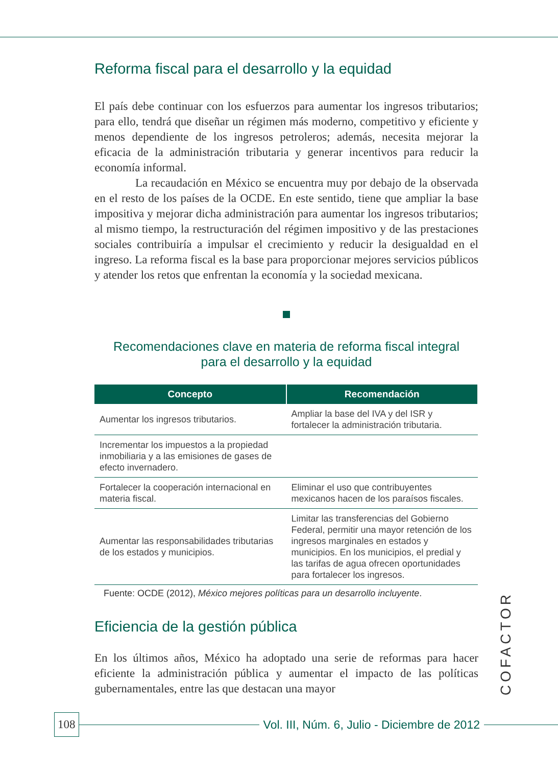Reforma fiscal para el desarrollo y la equidad
El país debe continuar con los esfuerzos para aumentar los ingresos tributarios; para ello, tendrá que diseñar un régimen más moderno, competitivo y eficiente y menos dependiente de los ingresos petroleros; además, necesita mejorar la eficacia de la administración tributaria y generar incentivos para reducir la economía informal.
La recaudación en México se encuentra muy por debajo de la observada en el resto de los países de la OCDE. En este sentido, tiene que ampliar la base impositiva y mejorar dicha administración para aumentar los ingresos tributarios; al mismo tiempo, la restructuración del régimen impositivo y de las prestaciones sociales contribuiría a impulsar el crecimiento y reducir la desigualdad en el ingreso. La reforma fiscal es la base para proporcionar mejores servicios públicos y atender los retos que enfrentan la economía y la sociedad mexicana.
Recomendaciones clave en materia de reforma fiscal integral
para el desarrollo y la equidad
| Concepto | Recomendación |
| --- | --- |
| Aumentar los ingresos tributarios. | Ampliar la base del IVA y del ISR y fortalecer la administración tributaria. |
| Incrementar los impuestos a la propiedad inmobiliaria y a las emisiones de gases de efecto invernadero. | |
| Fortalecer la cooperación internacional en materia fiscal. | Eliminar el uso que contribuyentes mexicanos hacen de los paraísos fiscales. |
| Aumentar las responsabilidades tributarias de los estados y municipios. | Limitar las transferencias del Gobierno Federal, permitir una mayor retención de los ingresos marginales en estados y municipios. En los municipios, el predial y las tarifas de agua ofrecen oportunidades para fortalecer los ingresos. |
Fuente: OCDE (2012), México mejores políticas para un desarrollo incluyente.
Eficiencia de la gestión pública
En los últimos años, México ha adoptado una serie de reformas para hacer eficiente la administración pública y aumentar el impacto de las políticas gubernamentales, entre las que destacan una mayor
COFACTOR
108 Vol. III, Núm. 6, Julio - Diciembre de 2012